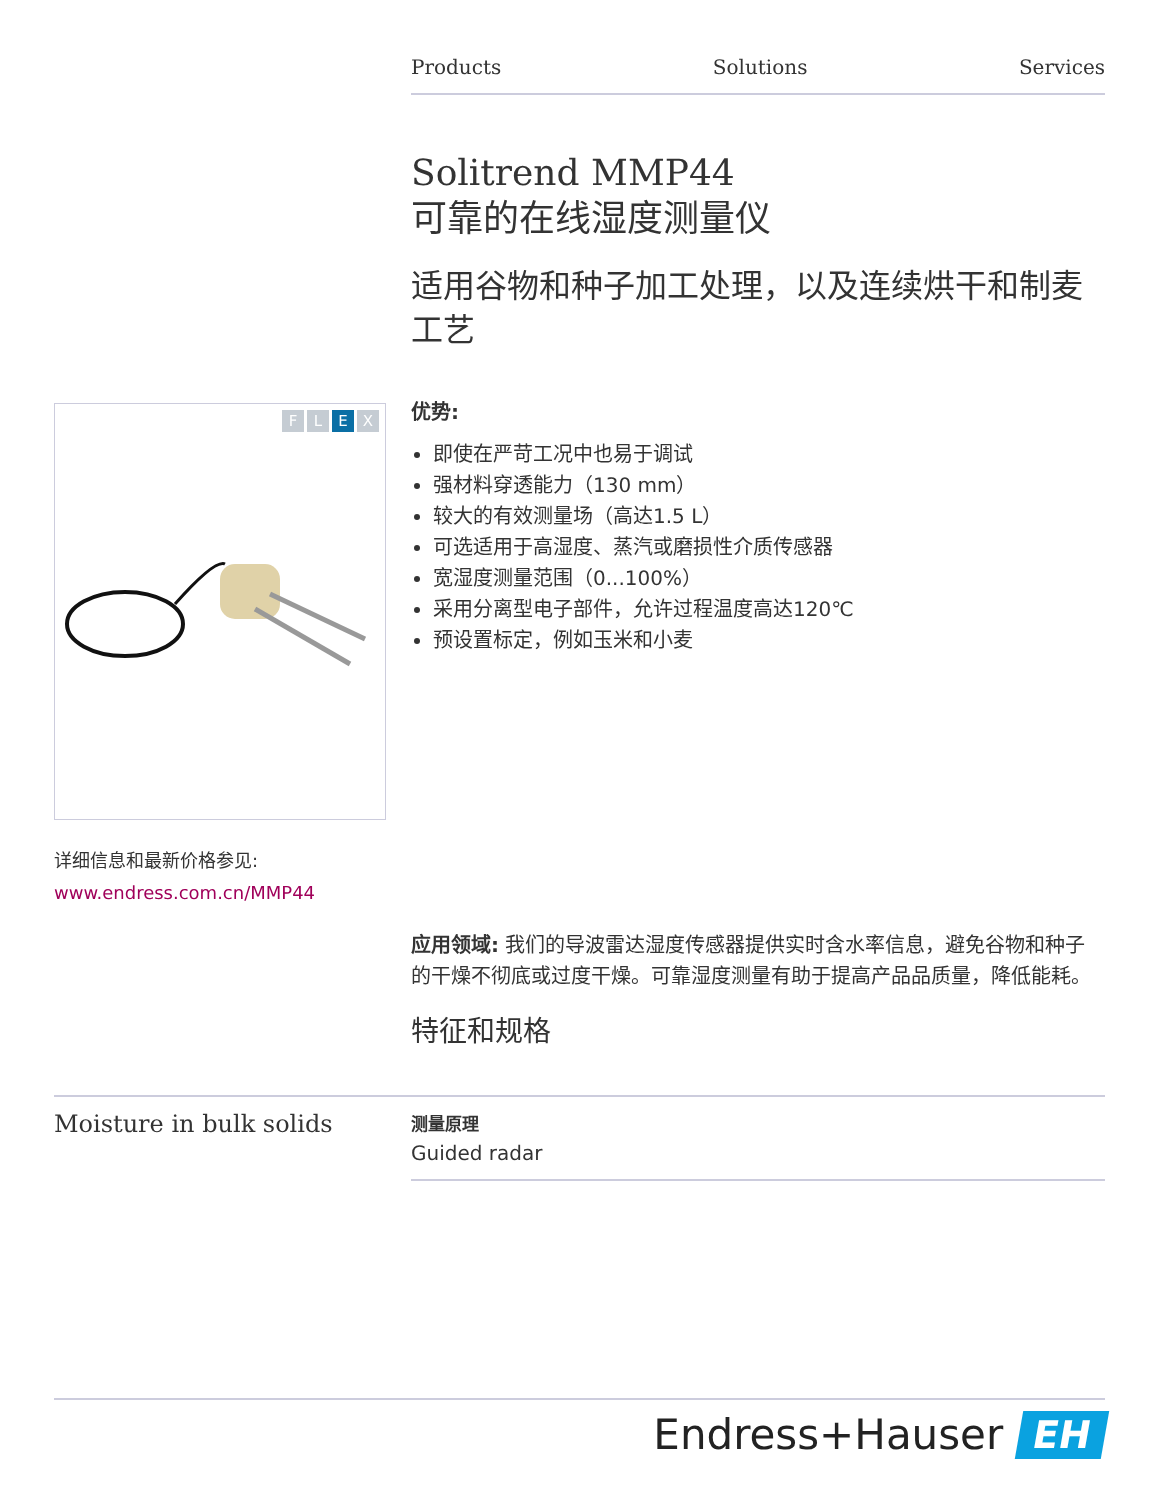Products Solutions Services
Solitrend MMP44
可靠的在线湿度测量仪
适用谷物和种子加工处理，以及连续烘干和制麦工艺
优势:
即使在严苛工况中也易于调试
强材料穿透能力（130 mm）
较大的有效测量场（高达1.5 L）
可选适用于高湿度、蒸汽或磨损性介质传感器
宽湿度测量范围（0...100%）
采用分离型电子部件，允许过程温度高达120℃
预设置标定，例如玉米和小麦
FLEX
详细信息和最新价格参见:
www.endress.com.cn/MMP44
应用领域: 我们的导波雷达湿度传感器提供实时含水率信息，避免谷物和种子的干燥不彻底或过度干燥。可靠湿度测量有助于提高产品品质量，降低能耗。
特征和规格
Moisture in bulk solids
测量原理
Guided radar
Endress+Hauser EH